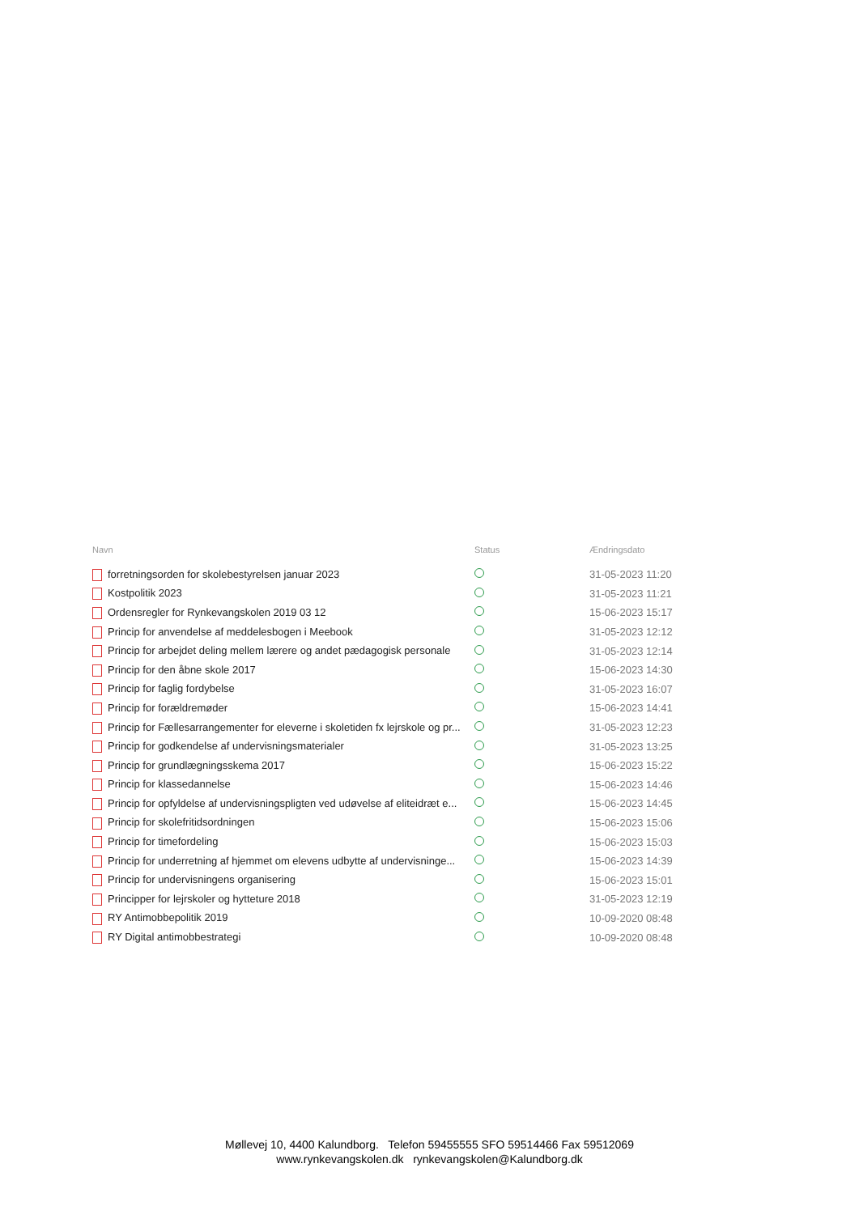| Navn | Status | Ændringsdato |
| --- | --- | --- |
| forretningsorden for skolebestyrelsen januar 2023 | | 31-05-2023 11:20 |
| Kostpolitik 2023 | | 31-05-2023 11:21 |
| Ordensregler for Rynkevangskolen 2019 03 12 | | 15-06-2023 15:17 |
| Princip for anvendelse af meddelesbogen i Meebook | | 31-05-2023 12:12 |
| Princip for arbejdet deling mellem lærere og andet pædagogisk personale | | 31-05-2023 12:14 |
| Princip for den åbne skole 2017 | | 15-06-2023 14:30 |
| Princip for faglig fordybelse | | 31-05-2023 16:07 |
| Princip for forældremøder | | 15-06-2023 14:41 |
| Princip for Fællesarrangementer for eleverne i skoletiden fx lejrskole og pr... | | 31-05-2023 12:23 |
| Princip for godkendelse af undervisningsmaterialer | | 31-05-2023 13:25 |
| Princip for grundlægningsskema 2017 | | 15-06-2023 15:22 |
| Princip for klassedannelse | | 15-06-2023 14:46 |
| Princip for opfyldelse af undervisningspligten ved udøvelse af eliteidræt e... | | 15-06-2023 14:45 |
| Princip for skolefritidsordningen | | 15-06-2023 15:06 |
| Princip for timefordeling | | 15-06-2023 15:03 |
| Princip for underretning af hjemmet om elevens udbytte af undervisninge... | | 15-06-2023 14:39 |
| Princip for undervisningens organisering | | 15-06-2023 15:01 |
| Principper for lejrskoler og hytteture 2018 | | 31-05-2023 12:19 |
| RY Antimobbepolitik 2019 | | 10-09-2020 08:48 |
| RY Digital antimobbestrategi | | 10-09-2020 08:48 |
Møllevej 10, 4400 Kalundborg. Telefon 59455555 SFO 59514466 Fax 59512069
www.rynkevangskolen.dk rynkevangskolen@Kalundborg.dk